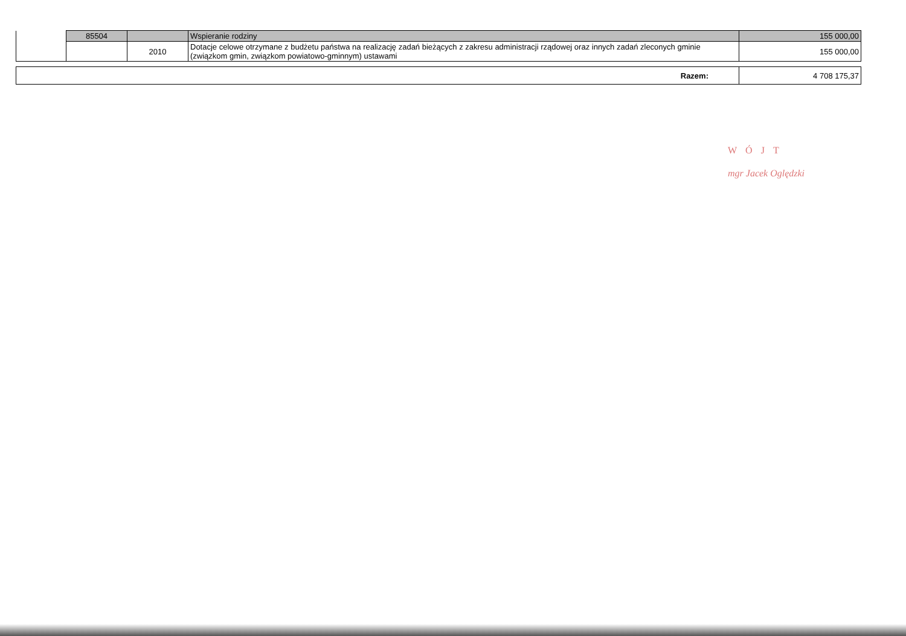| | 85504 | | Wspieranie rodziny | 155 000,00 |
| | | 2010 | Dotacje celowe otrzymane z budżetu państwa na realizację zadań bieżących z zakresu administracji rządowej oraz innych zadań zleconych gminie (związkom gmin, związkom powiatowo-gminnym) ustawami | 155 000,00 |
| Razem: | 4 708 175,37 |
WÓJT
mgr Jacek Oględzki